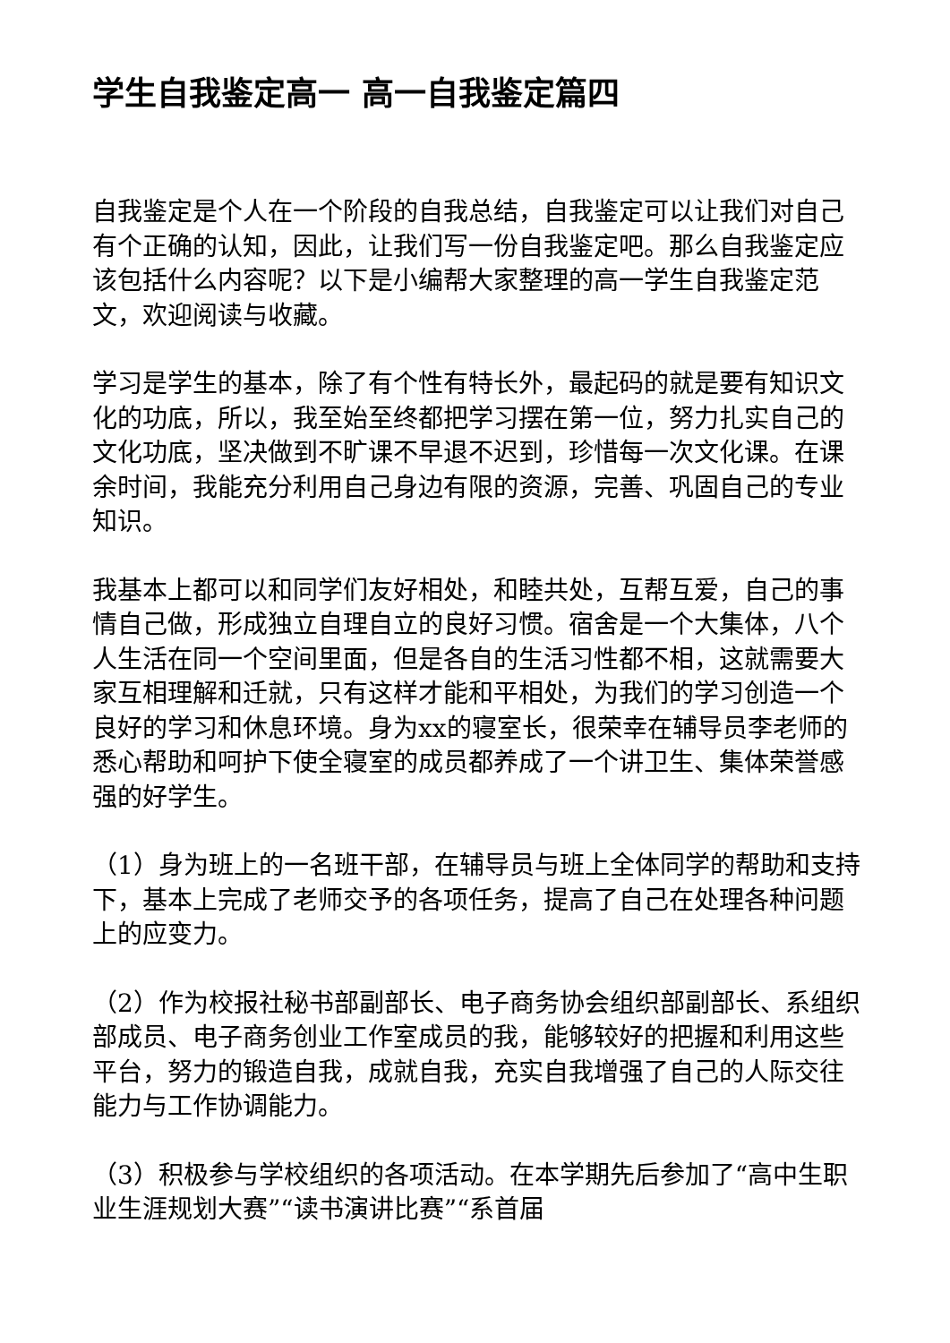学生自我鉴定高一 高一自我鉴定篇四
自我鉴定是个人在一个阶段的自我总结，自我鉴定可以让我们对自己有个正确的认知，因此，让我们写一份自我鉴定吧。那么自我鉴定应该包括什么内容呢？以下是小编帮大家整理的高一学生自我鉴定范文，欢迎阅读与收藏。
学习是学生的基本，除了有个性有特长外，最起码的就是要有知识文化的功底，所以，我至始至终都把学习摆在第一位，努力扎实自己的文化功底，坚决做到不旷课不早退不迟到，珍惜每一次文化课。在课余时间，我能充分利用自己身边有限的资源，完善、巩固自己的专业知识。
我基本上都可以和同学们友好相处，和睦共处，互帮互爱，自己的事情自己做，形成独立自理自立的良好习惯。宿舍是一个大集体，八个人生活在同一个空间里面，但是各自的生活习性都不相，这就需要大家互相理解和迁就，只有这样才能和平相处，为我们的学习创造一个良好的学习和休息环境。身为xx的寝室长，很荣幸在辅导员李老师的悉心帮助和呵护下使全寝室的成员都养成了一个讲卫生、集体荣誉感强的好学生。
（1）身为班上的一名班干部，在辅导员与班上全体同学的帮助和支持下，基本上完成了老师交予的各项任务，提高了自己在处理各种问题上的应变力。
（2）作为校报社秘书部副部长、电子商务协会组织部副部长、系组织部成员、电子商务创业工作室成员的我，能够较好的把握和利用这些平台，努力的锻造自我，成就自我，充实自我增强了自己的人际交往能力与工作协调能力。
（3）积极参与学校组织的各项活动。在本学期先后参加了“高中生职业生涯规划大赛”“读书演讲比赛”“系首届